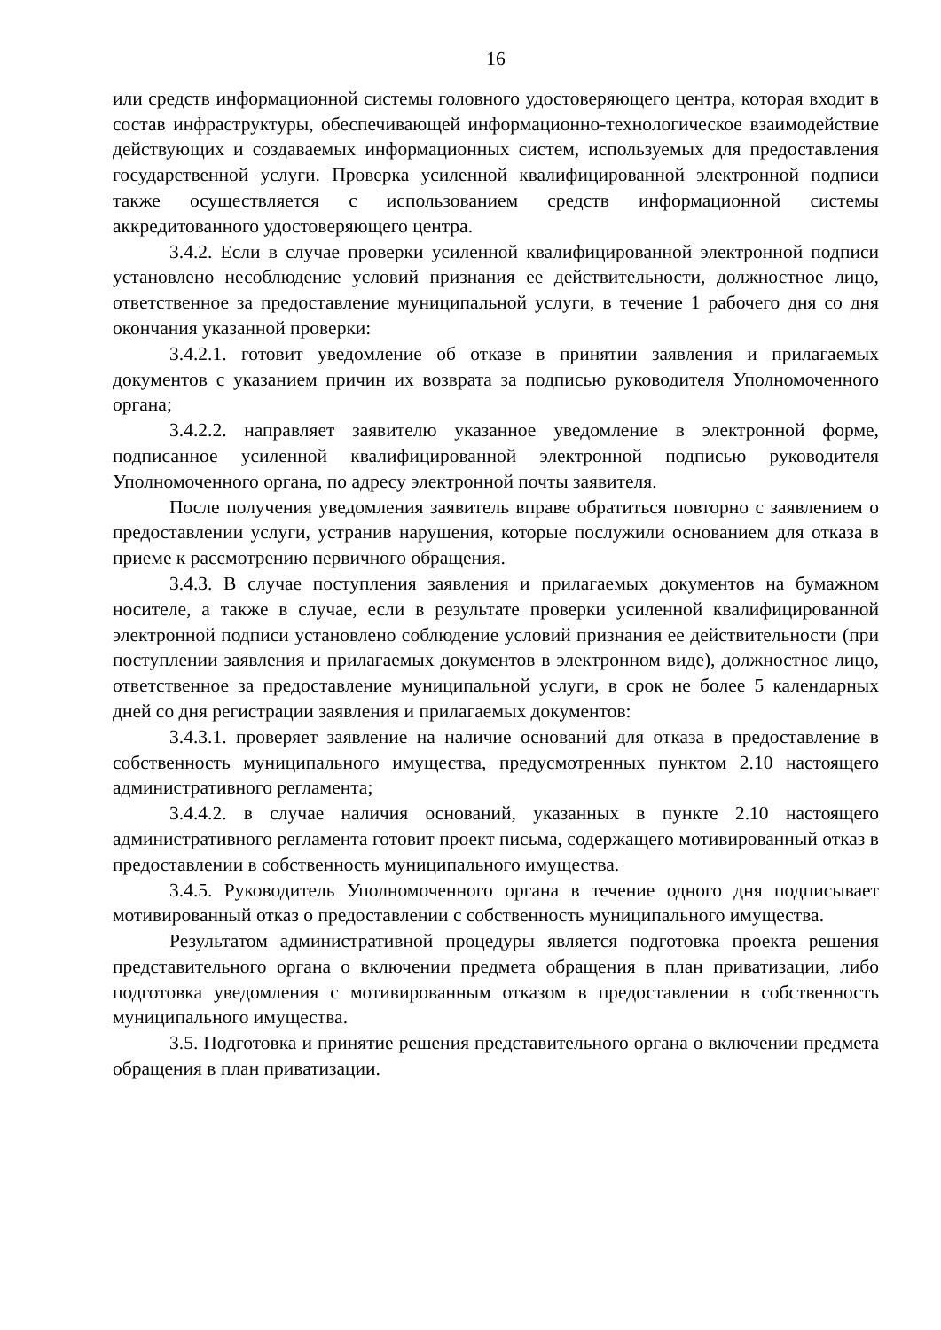16
или средств информационной системы головного удостоверяющего центра, которая входит в состав инфраструктуры, обеспечивающей информационно-технологическое взаимодействие действующих и создаваемых информационных систем, используемых для предоставления государственной услуги. Проверка усиленной квалифицированной электронной подписи также осуществляется с использованием средств информационной системы аккредитованного удостоверяющего центра.
3.4.2. Если в случае проверки усиленной квалифицированной электронной подписи установлено несоблюдение условий признания ее действительности, должностное лицо, ответственное за предоставление муниципальной услуги, в течение 1 рабочего дня со дня окончания указанной проверки:
3.4.2.1. готовит уведомление об отказе в принятии заявления и прилагаемых документов с указанием причин их возврата за подписью руководителя Уполномоченного органа;
3.4.2.2. направляет заявителю указанное уведомление в электронной форме, подписанное усиленной квалифицированной электронной подписью руководителя Уполномоченного органа, по адресу электронной почты заявителя.
После получения уведомления заявитель вправе обратиться повторно с заявлением о предоставлении услуги, устранив нарушения, которые послужили основанием для отказа в приеме к рассмотрению первичного обращения.
3.4.3. В случае поступления заявления и прилагаемых документов на бумажном носителе, а также в случае, если в результате проверки усиленной квалифицированной электронной подписи установлено соблюдение условий признания ее действительности (при поступлении заявления и прилагаемых документов в электронном виде), должностное лицо, ответственное за предоставление муниципальной услуги, в срок не более 5 календарных дней со дня регистрации заявления и прилагаемых документов:
3.4.3.1. проверяет заявление на наличие оснований для отказа в предоставление в собственность муниципального имущества, предусмотренных пунктом 2.10 настоящего административного регламента;
3.4.4.2. в случае наличия оснований, указанных в пункте 2.10 настоящего административного регламента готовит проект письма, содержащего мотивированный отказ в предоставлении в собственность муниципального имущества.
3.4.5. Руководитель Уполномоченного органа в течение одного дня подписывает мотивированный отказ о предоставлении с собственность муниципального имущества.
Результатом административной процедуры является подготовка проекта решения представительного органа о включении предмета обращения в план приватизации, либо подготовка уведомления с мотивированным отказом в предоставлении в собственность муниципального имущества.
3.5. Подготовка и принятие решения представительного органа о включении предмета обращения в план приватизации.